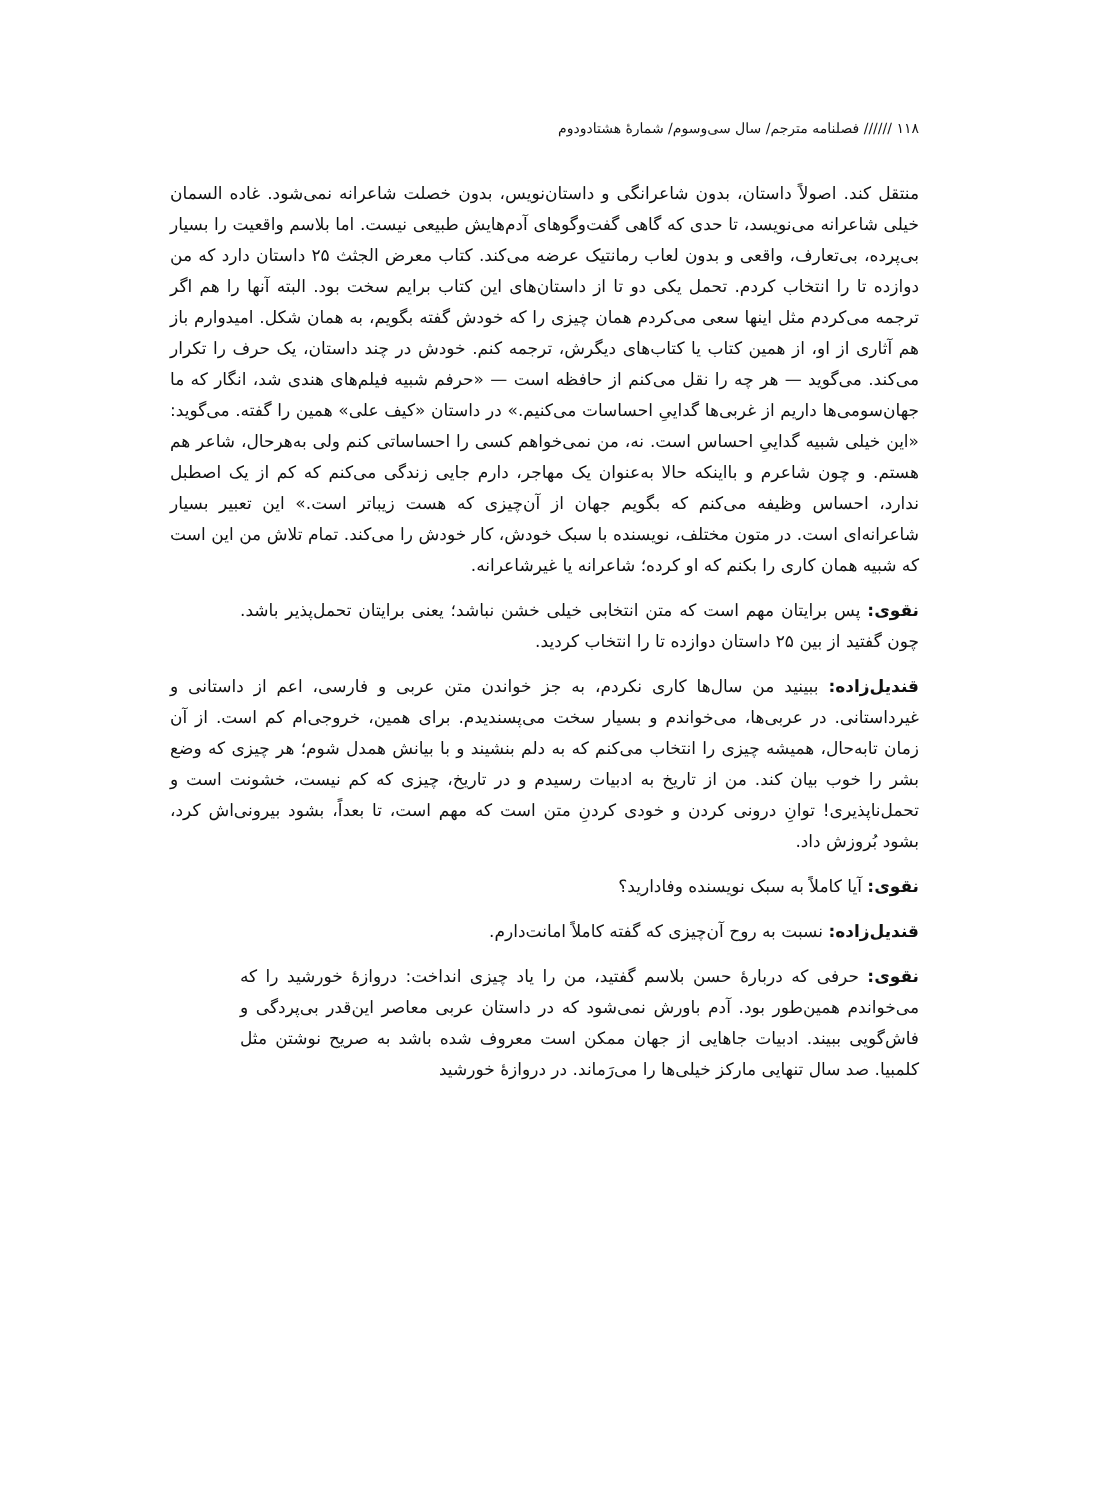۱۱۸ ////// فصلنامه مترجم/ سال سی‌وسوم/ شمارۀ هشتادودوم
منتقل کند. اصولاً داستان، بدون شاعرانگی و داستان‌نویس، بدون خصلت شاعرانه نمی‌شود. غاده السمان خیلی شاعرانه می‌نویسد، تا حدی که گاهی گفت‌وگوهای آدم‌هایش طبیعی نیست. اما بلاسم واقعیت را بسیار بی‌پرده، بی‌تعارف، واقعی و بدون لعاب رمانتیک عرضه می‌کند. کتاب معرض الجثث ۲۵ داستان دارد که من دوازده تا را انتخاب کردم. تحمل یکی دو تا از داستان‌های این کتاب برایم سخت بود. البته آنها را هم اگر ترجمه می‌کردم مثل اینها سعی می‌کردم همان چیزی را که خودش گفته بگویم، به همان شکل. امیدوارم باز هم آثاری از او، از همین کتاب یا کتاب‌های دیگرش، ترجمه کنم. خودش در چند داستان، یک حرف را تکرار می‌کند. می‌گوید — هر چه را نقل می‌کنم از حافظه است — «حرفم شبیه فیلم‌های هندی شد، انگار که ما جهان‌سومی‌ها داریم از غربی‌ها گداییِ احساسات می‌کنیم.» در داستان «کیف علی» همین را گفته. می‌گوید: «این خیلی شبیه گداییِ احساس است. نه، من نمی‌خواهم کسی را احساساتی کنم ولی به‌هرحال، شاعر هم هستم. و چون شاعرم و بااینکه حالا به‌عنوان یک مهاجر، دارم جایی زندگی می‌کنم که کم از یک اصطبل ندارد، احساس وظیفه می‌کنم که بگویم جهان از آن‌چیزی که هست زیباتر است.» این تعبیر بسیار شاعرانه‌ای است. در متون مختلف، نویسنده با سبک خودش، کار خودش را می‌کند. تمام تلاش من این است که شبیه همان کاری را بکنم که او کرده؛ شاعرانه یا غیرشاعرانه.
نقوی: پس برایتان مهم است که متن انتخابی خیلی خشن نباشد؛ یعنی برایتان تحمل‌پذیر باشد. چون گفتید از بین ۲۵ داستان دوازده تا را انتخاب کردید.
قندیل‌زاده: ببینید من سال‌ها کاری نکردم، به جز خواندن متن عربی و فارسی، اعم از داستانی و غیرداستانی. در عربی‌ها، می‌خواندم و بسیار سخت می‌پسندیدم. برای همین، خروجی‌ام کم است. از آن زمان تابه‌حال، همیشه چیزی را انتخاب می‌کنم که به دلم بنشیند و با بیانش همدل شوم؛ هر چیزی که وضع بشر را خوب بیان کند. من از تاریخ به ادبیات رسیدم و در تاریخ، چیزی که کم نیست، خشونت است و تحمل‌ناپذیری! توانِ درونی کردن و خودی کردنِ متن است که مهم است، تا بعداً، بشود بیرونی‌اش کرد، بشود بُروزش داد.
نقوی: آیا کاملاً به سبک نویسنده وفادارید؟
قندیل‌زاده: نسبت به روح آن‌چیزی که گفته کاملاً امانت‌دارم.
نقوی: حرفی که دربارۀ حسن بلاسم گفتید، من را یاد چیزی انداخت: دروازۀ خورشید را که می‌خواندم همین‌طور بود. آدم باورش نمی‌شود که در داستان عربی معاصر این‌قدر بی‌پردگی و فاش‌گویی ببیند. ادبیات جاهایی از جهان ممکن است معروف شده باشد به صریح نوشتن مثل کلمبیا. صد سال تنهایی مارکز خیلی‌ها را می‌رَماند. در دروازۀ خورشید